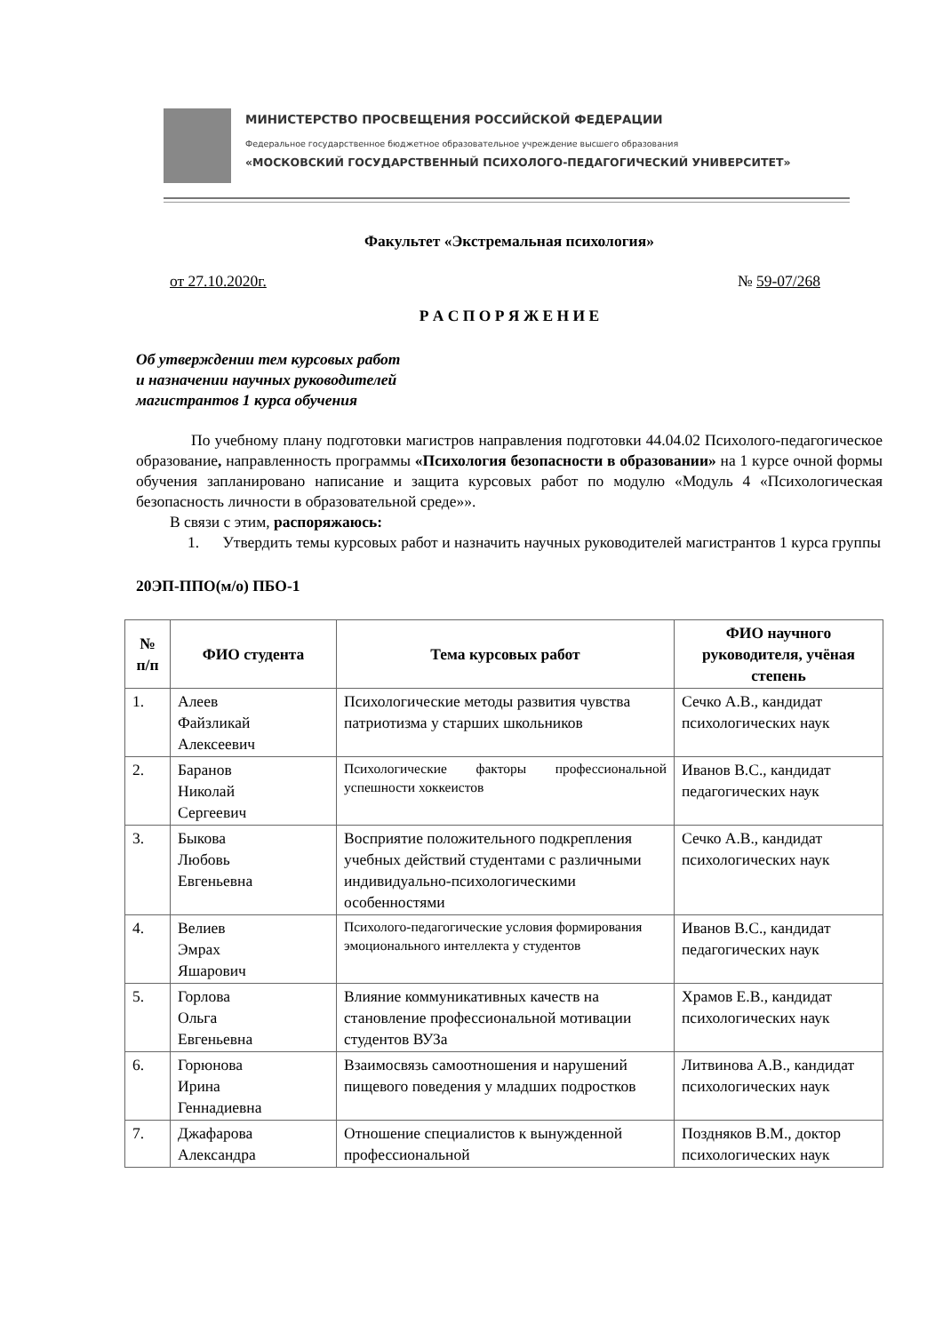МИНИСТЕРСТВО ПРОСВЕЩЕНИЯ РОССИЙСКОЙ ФЕДЕРАЦИИ
Федеральное государственное бюджетное образовательное учреждение высшего образования
«МОСКОВСКИЙ ГОСУДАРСТВЕННЫЙ ПСИХОЛОГО-ПЕДАГОГИЧЕСКИЙ УНИВЕРСИТЕТ»
Факультет «Экстремальная психология»
от 27.10.2020г. № 59-07/268
Р А С П О Р Я Ж Е Н И Е
Об утверждении тем курсовых работ
и назначении научных руководителей
магистрантов 1 курса обучения
По учебному плану подготовки магистров направления подготовки 44.04.02 Психолого-педагогическое образование, направленность программы «Психология безопасности в образовании» на 1 курсе очной формы обучения запланировано написание и защита курсовых работ по модулю «Модуль 4 «Психологическая безопасность личности в образовательной среде»».
В связи с этим, распоряжаюсь:
1. Утвердить темы курсовых работ и назначить научных руководителей магистрантов 1 курса группы
20ЭП-ППО(м/о) ПБО-1
| № п/п | ФИО студента | Тема курсовых работ | ФИО научного руководителя, учёная степень |
| --- | --- | --- | --- |
| 1. | Алеев Файзликай Алексеевич | Психологические методы развития чувства патриотизма у старших школьников | Сечко А.В., кандидат психологических наук |
| 2. | Баранов Николай Сергеевич | Психологические факторы профессиональной успешности хоккеистов | Иванов В.С., кандидат педагогических наук |
| 3. | Быкова Любовь Евгеньевна | Восприятие положительного подкрепления учебных действий студентами с различными индивидуально-психологическими особенностями | Сечко А.В., кандидат психологических наук |
| 4. | Велиев Эмрах Яшарович | Психолого-педагогические условия формирования эмоционального интеллекта у студентов | Иванов В.С., кандидат педагогических наук |
| 5. | Горлова Ольга Евгеньевна | Влияние коммуникативных качеств на становление профессиональной мотивации студентов ВУЗа | Храмов Е.В., кандидат психологических наук |
| 6. | Горюнова Ирина Геннадиевна | Взаимосвязь самоотношения и нарушений пищевого поведения у младших подростков | Литвинова А.В., кандидат психологических наук |
| 7. | Джафарова Александра | Отношение специалистов к вынужденной профессиональной | Поздняков В.М., доктор психологических наук |